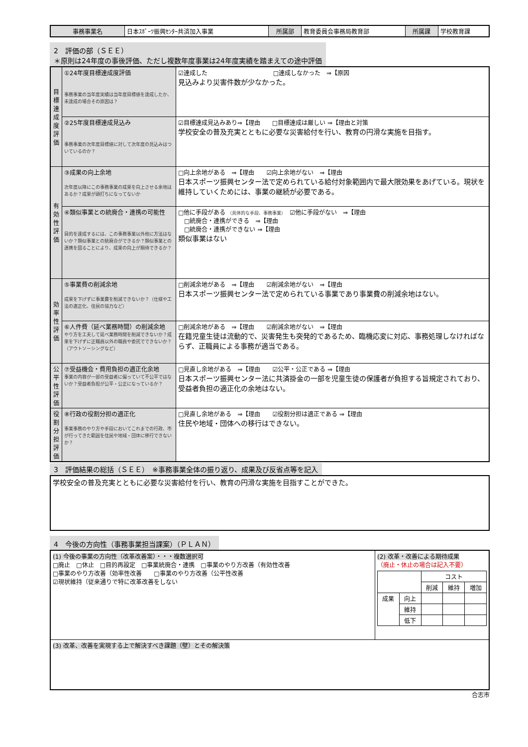| 事務事業名 | 日本ｽﾎﾟｰﾂ振興ｾﾝﾀｰ共済加入事業 | 所属部 | 教育委員会事務局教育部 | 所属課 | 学校教育課 |
2　評価の部（ＳＥＥ）
＊原則は24年度の事後評価、ただし複数年度事業は24年度実績を踏まえての途中評価
| 目標達成度評価 | ①24年度目標達成度評価 事務事業の当年度実績は当年度目標値を達成したか、未達成の場合その原因は？ | ☑達成した □達成しなかった ⇒【原因 見込みより災害件数が少なかった。 |
| | ②25年度目標達成見込み 事務事業の次年度目標値に対して次年度の見込みはついているのか？ | ☑目標達成見込みあり⇒【理由 □目標達成は厳しい ⇒【理由と対策 学校安全の普及充実とともに必要な災害給付を行い、教育の円滑な実施を目指す。 |
| 有効性評価 | ③成果の向上余地 次年度以降にこの事務事業の成果を向上させる余地はあるか？成果が頭打ちになってないか | □向上余地がある ⇒【理由 ☑向上余地がない ⇒【理由 日本スポーツ振興センター法で定められている給付対象範囲内で最大限効果をあげている。現状を維持していくためには、事業の継続が必要である。 |
| | ④類似事業との統廃合・連携の可能性 目的を達成するには、この事務事業以外他に方法はないか？類似事業との統廃合ができるか？類似事業との連携を図ることにより、成果の向上が期待できるか？ | □他に手段がある （具体的な手段、事務事業） ☑他に手段がない ⇒【理由 □統廃合・連携ができる ⇒【理由 □統廃合・連携ができない ⇒【理由 類似事業はない |
| 効率性評価 | ⑤事業費の削減余地 成果を下げずに事業費を削減できないか？（仕様や工法の適正化、住民の協力など） | □削減余地がある ⇒【理由 ☑削減余地がない ⇒【理由 日本スポーツ振興センター法で定められている事業であり事業費の削減余地はない。 |
| | ⑥人件費（延べ業務時間）の削減余地 やり方を工夫して延べ業務時間を削減できないか？成果を下げずに正職員以外の職員や委託でできないか？（アウトソーシングなど） | □削減余地がある ⇒【理由 ☑削減余地がない ⇒【理由 在籍児童生徒は流動的で、災害発生も突発的であるため、臨機応変に対応、事務処理しなければならず、正職員による事務が適当である。 |
| 公平性評価 | ⑦受益機会・費用負担の適正化余地 事業の内容が一部の受益者に偏っていて不公平ではないか？受益者負担が公平・公正になっているか？ | □見直し余地がある ⇒【理由 ☑公平・公正である ⇒【理由 日本スポーツ振興センター法に共済掛金の一部を児童生徒の保護者が負担する旨規定されており、受益者負担の適正化の余地はない。 |
| 役割分担評価 | ⑧行政の役割分担の適正化 事業事務のやり方や手段においてこれまでの行政、市が行ってきた範囲を住民や地域・団体に移行できないか？ | □見直し余地がある ⇒【理由 ☑役割分担は適正である ⇒【理由 住民や地域・団体への移行はできない。 |
3　評価結果の総括（ＳＥＥ）　※事務事業全体の振り返り、成果及び反省点等を記入
| 学校安全の普及充実とともに必要な災害給付を行い、教育の円滑な実施を目指すことができた。 |
4　今後の方向性（事務事業担当課案）（ＰＬＡＮ）
| (1) 今後の事業の方向性（改革改善案）・・・複数選択可 □廃止 □休止 □目的再設定 □事業統廃合・連携 □事業のやり方改善（有効性改善 □事業のやり方改善（効率性改善 □事業のやり方改善（公平性改善 ☑現状維持（従来通りで特に改革改善をしない | (2) 改革・改善による期待成果 （廃止・休止の場合は記入不要） / / / コスト / / / / / / 削減 / 維持 / 増加 / / 成果 / 向上 / / / / / / 維持 / / / / / / 低下 / / / / |
| (3) 改革、改善を実現する上で解決すべき課題（壁）とその解決策 | |
合志市